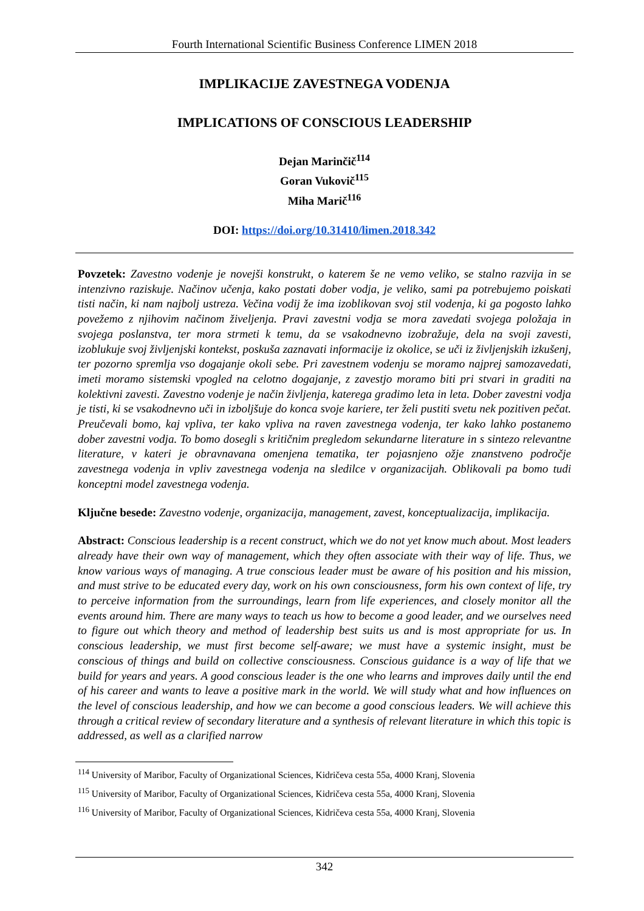Fourth International Scientific Business Conference LIMEN 2018
IMPLIKACIJE ZAVESTNEGA VODENJA
IMPLICATIONS OF CONSCIOUS LEADERSHIP
Dejan Marinčič<sup>114</sup>
Goran Vukovič<sup>115</sup>
Miha Marič<sup>116</sup>
DOI: https://doi.org/10.31410/limen.2018.342
Povzetek: Zavestno vodenje je novejši konstrukt, o katerem še ne vemo veliko, se stalno razvija in se intenzivno raziskuje. Načinov učenja, kako postati dober vodja, je veliko, sami pa potrebujemo poiskati tisti način, ki nam najbolj ustreza. Večina vodij že ima izoblikovan svoj stil vodenja, ki ga pogosto lahko povežemo z njihovim načinom živeljenja. Pravi zavestni vodja se mora zavedati svojega položaja in svojega poslanstva, ter mora strmeti k temu, da se vsakodnevno izobražuje, dela na svoji zavesti, izoblukuje svoj življenjski kontekst, poskuša zaznavati informacije iz okolice, se uči iz življenjskih izkušenj, ter pozorno spremlja vso dogajanje okoli sebe. Pri zavestnem vodenju se moramo najprej samozavedati, imeti moramo sistemski vpogled na celotno dogajanje, z zavestjo moramo biti pri stvari in graditi na kolektivni zavesti. Zavestno vodenje je način življenja, katerega gradimo leta in leta. Dober zavestni vodja je tisti, ki se vsakodnevno uči in izboljšuje do konca svoje kariere, ter želi pustiti svetu nek pozitiven pečat. Preučevali bomo, kaj vpliva, ter kako vpliva na raven zavestnega vodenja, ter kako lahko postanemo dober zavestni vodja. To bomo dosegli s kritičnim pregledom sekundarne literature in s sintezo relevantne literature, v kateri je obravnavana omenjena tematika, ter pojasnjeno ožje znanstveno področje zavestnega vodenja in vpliv zavestnega vodenja na sledilce v organizacijah. Oblikovali pa bomo tudi konceptni model zavestnega vodenja.
Ključne besede: Zavestno vodenje, organizacija, management, zavest, konceptualizacija, implikacija.
Abstract: Conscious leadership is a recent construct, which we do not yet know much about. Most leaders already have their own way of management, which they often associate with their way of life. Thus, we know various ways of managing. A true conscious leader must be aware of his position and his mission, and must strive to be educated every day, work on his own consciousness, form his own context of life, try to perceive information from the surroundings, learn from life experiences, and closely monitor all the events around him. There are many ways to teach us how to become a good leader, and we ourselves need to figure out which theory and method of leadership best suits us and is most appropriate for us. In conscious leadership, we must first become self-aware; we must have a systemic insight, must be conscious of things and build on collective consciousness. Conscious guidance is a way of life that we build for years and years. A good conscious leader is the one who learns and improves daily until the end of his career and wants to leave a positive mark in the world. We will study what and how influences on the level of conscious leadership, and how we can become a good conscious leaders. We will achieve this through a critical review of secondary literature and a synthesis of relevant literature in which this topic is addressed, as well as a clarified narrow
<sup>114</sup> University of Maribor, Faculty of Organizational Sciences, Kidričeva cesta 55a, 4000 Kranj, Slovenia
<sup>115</sup> University of Maribor, Faculty of Organizational Sciences, Kidričeva cesta 55a, 4000 Kranj, Slovenia
<sup>116</sup> University of Maribor, Faculty of Organizational Sciences, Kidričeva cesta 55a, 4000 Kranj, Slovenia
342